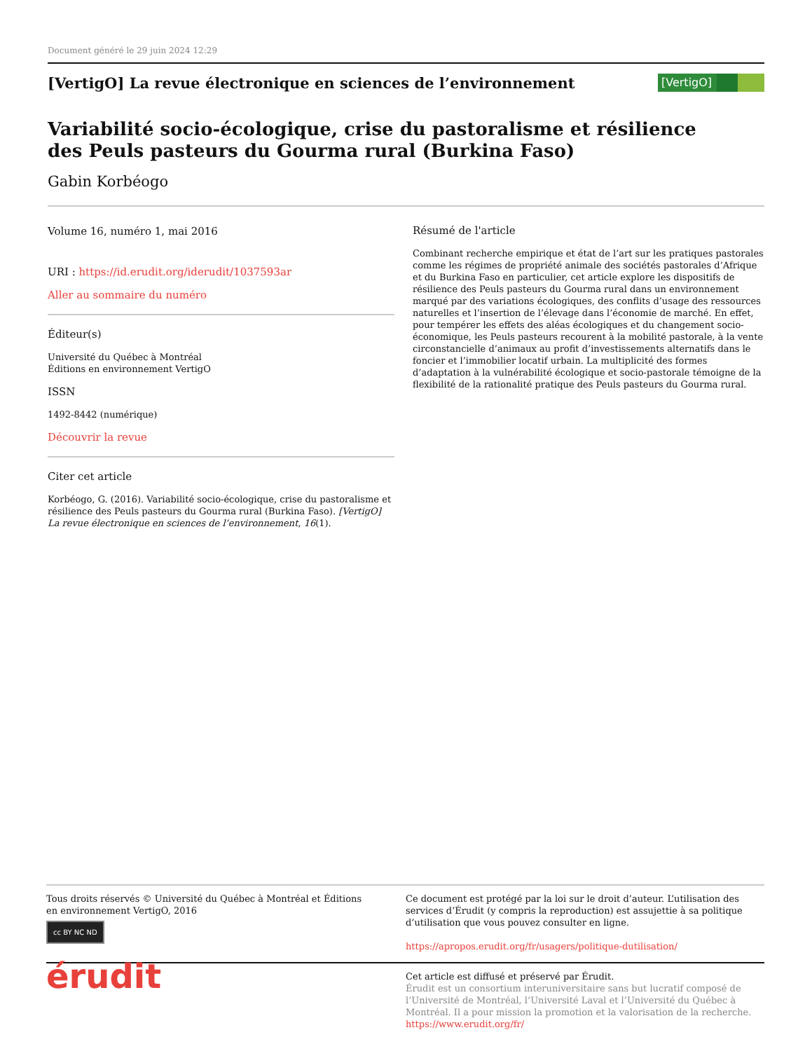Document généré le 29 juin 2024 12:29
[VertigO] La revue électronique en sciences de l’environnement
[VertigO]
Variabilité socio-écologique, crise du pastoralisme et résilience
des Peuls pasteurs du Gourma rural (Burkina Faso)
Gabin Korbéogo
Volume 16, numéro 1, mai 2016
URI : https://id.erudit.org/iderudit/1037593ar
Aller au sommaire du numéro
Éditeur(s)
Université du Québec à Montréal
Éditions en environnement VertigO
ISSN
1492-8442 (numérique)
Découvrir la revue
Citer cet article
Korbéogo, G. (2016). Variabilité socio-écologique, crise du pastoralisme et résilience des Peuls pasteurs du Gourma rural (Burkina Faso). [VertigO] La revue électronique en sciences de l’environnement, 16(1).
Résumé de l'article
Combinant recherche empirique et état de l’art sur les pratiques pastorales comme les régimes de propriété animale des sociétés pastorales d’Afrique et du Burkina Faso en particulier, cet article explore les dispositifs de résilience des Peuls pasteurs du Gourma rural dans un environnement marqué par des variations écologiques, des conflits d’usage des ressources naturelles et l’insertion de l’élevage dans l’économie de marché. En effet, pour tempérer les effets des aléas écologiques et du changement socio-économique, les Peuls pasteurs recourent à la mobilité pastorale, à la vente circonstancielle d’animaux au profit d’investissements alternatifs dans le foncier et l’immobilier locatif urbain. La multiplicité des formes d’adaptation à la vulnérabilité écologique et socio-pastorale témoigne de la flexibilité de la rationalité pratique des Peuls pasteurs du Gourma rural.
Tous droits réservés © Université du Québec à Montréal et Éditions en environnement VertigO, 2016
cc BY NC ND
Ce document est protégé par la loi sur le droit d’auteur. L’utilisation des services d’Érudit (y compris la reproduction) est assujettie à sa politique d’utilisation que vous pouvez consulter en ligne.
https://apropos.erudit.org/fr/usagers/politique-dutilisation/
érudit
Cet article est diffusé et préservé par Érudit.
Érudit est un consortium interuniversitaire sans but lucratif composé de l’Université de Montréal, l’Université Laval et l’Université du Québec à Montréal. Il a pour mission la promotion et la valorisation de la recherche.
https://www.erudit.org/fr/